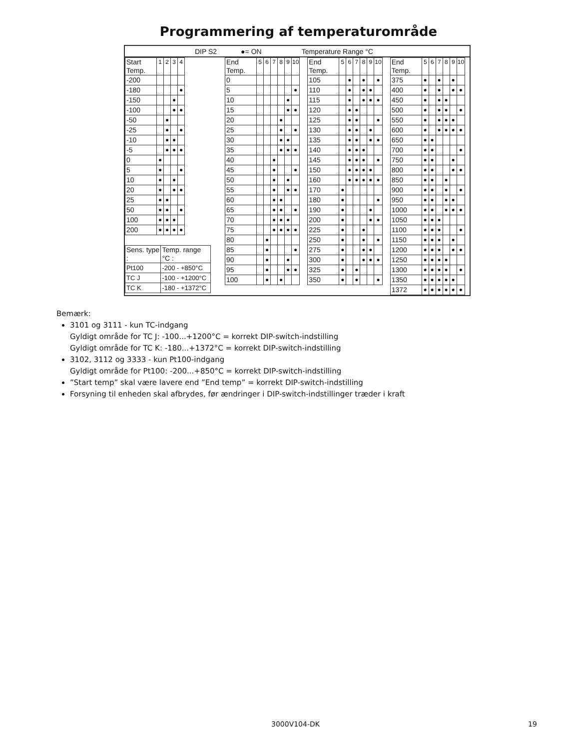Programmering af temperaturområde
DIP S2 ●= ON Temperature Range °C
| Start Temp. | 1 | 2 | 3 | 4 |
| --- | --- | --- | --- | --- |
| -200 | | | | |
| -180 | | | | ● |
| -150 | | | ● | |
| -100 | | | ● | ● |
| -50 | | ● | | |
| -25 | | ● | | ● |
| -10 | | ● | ● | |
| -5 | | ● | ● | ● |
| 0 | ● | | | |
| 5 | ● | | | ● |
| 10 | ● | | ● | |
| 20 | ● | | ● | ● |
| 25 | ● | ● | | |
| 50 | ● | ● | | ● |
| 100 | ● | ● | ● | |
| 200 | ● | ● | ● | ● |
| Sens. type : | Temp. range °C : |
| --- | --- |
| Pt100 | -200 - +850°C |
| TC J | -100 - +1200°C |
| TC K | -180 - +1372°C |
| End Temp. | 5 | 6 | 7 | 8 | 9 | 10 |
| --- | --- | --- | --- | --- | --- | --- |
| 0 | | | | | | |
| 5 | | | | | | ● |
| 10 | | | | | ● | |
| 15 | | | | | ● | ● |
| 20 | | | | ● | | |
| 25 | | | | ● | | ● |
| 30 | | | | ● | ● | |
| 35 | | | | ● | ● | ● |
| 40 | | | ● | | | |
| 45 | | | ● | | | ● |
| 50 | | | ● | | ● | |
| 55 | | | ● | | ● | ● |
| 60 | | | ● | ● | | |
| 65 | | | ● | ● | | ● |
| 70 | | | ● | ● | ● | |
| 75 | | | ● | ● | ● | ● |
| 80 | | ● | | | | |
| 85 | | ● | | | | ● |
| 90 | | ● | | | ● | |
| 95 | | ● | | | ● | ● |
| 100 | | ● | | ● | | |
| End Temp. | 5 | 6 | 7 | 8 | 9 | 10 |
| --- | --- | --- | --- | --- | --- | --- |
| 105 | | ● | | ● | | ● |
| 110 | | ● | | ● | ● | |
| 115 | | ● | | ● | ● | ● |
| 120 | | ● | ● | | | |
| 125 | | ● | ● | | | ● |
| 130 | | ● | ● | | ● | |
| 135 | | ● | ● | | ● | ● |
| 140 | | ● | ● | ● | | |
| 145 | | ● | ● | ● | | ● |
| 150 | | ● | ● | ● | ● | |
| 160 | | ● | ● | ● | ● | ● |
| 170 | ● | | | | | |
| 180 | ● | | | | | ● |
| 190 | ● | | | | ● | |
| 200 | ● | | | | ● | ● |
| 225 | ● | | | ● | | |
| 250 | ● | | | ● | | ● |
| 275 | ● | | | ● | ● | |
| 300 | ● | | | ● | ● | ● |
| 325 | ● | | ● | | | |
| 350 | ● | | ● | | | ● |
| End Temp. | 5 | 6 | 7 | 8 | 9 | 10 |
| --- | --- | --- | --- | --- | --- | --- |
| 375 | ● | | ● | | ● | |
| 400 | ● | | ● | | ● | ● |
| 450 | ● | | ● | ● | | |
| 500 | ● | | ● | ● | | ● |
| 550 | ● | | ● | ● | ● | |
| 600 | ● | | ● | ● | ● | ● |
| 650 | ● | ● | | | | |
| 700 | ● | ● | | | | ● |
| 750 | ● | ● | | | ● | |
| 800 | ● | ● | | | ● | ● |
| 850 | ● | ● | | ● | | |
| 900 | ● | ● | | ● | | ● |
| 950 | ● | ● | | ● | ● | |
| 1000 | ● | ● | | ● | ● | ● |
| 1050 | ● | ● | ● | | | |
| 1100 | ● | ● | ● | | | ● |
| 1150 | ● | ● | ● | | ● | |
| 1200 | ● | ● | ● | | ● | ● |
| 1250 | ● | ● | ● | ● | | |
| 1300 | ● | ● | ● | ● | | ● |
| 1350 | ● | ● | ● | ● | ● | |
| 1372 | ● | ● | ● | ● | ● | ● |
Bemærk:
3101 og 3111 - kun TC-indgang
Gyldigt område for TC J: -100...+1200°C = korrekt DIP-switch-indstilling
Gyldigt område for TC K: -180...+1372°C = korrekt DIP-switch-indstilling
3102, 3112 og 3333 - kun Pt100-indgang
Gyldigt område for Pt100: -200...+850°C = korrekt DIP-switch-indstilling
”Start temp” skal være lavere end ”End temp” = korrekt DIP-switch-indstilling
Forsyning til enheden skal afbrydes, før ændringer i DIP-switch-indstillinger træder i kraft
3000V104-DK 19